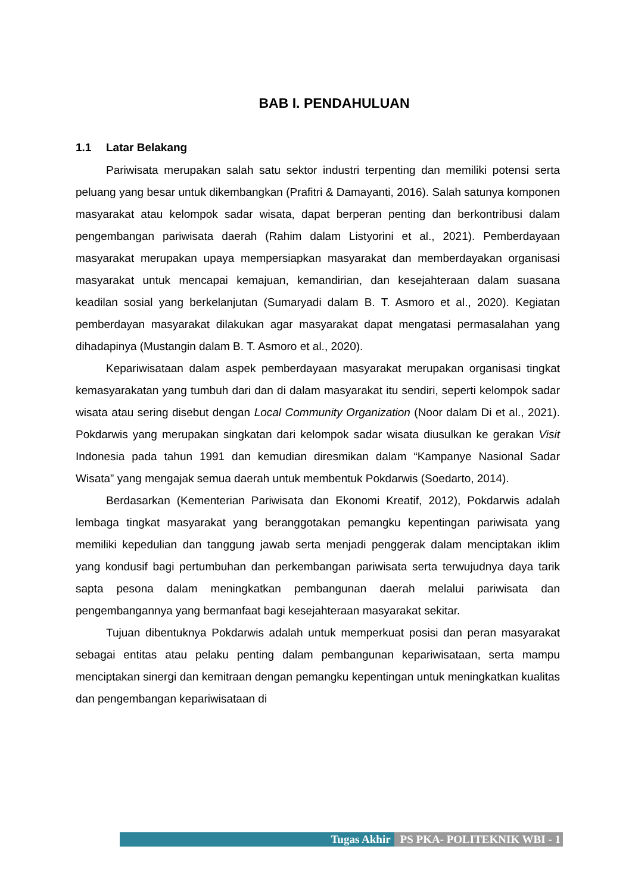BAB I. PENDAHULUAN
1.1 Latar Belakang
Pariwisata merupakan salah satu sektor industri terpenting dan memiliki potensi serta peluang yang besar untuk dikembangkan (Prafitri & Damayanti, 2016). Salah satunya komponen masyarakat atau kelompok sadar wisata, dapat berperan penting dan berkontribusi dalam pengembangan pariwisata daerah (Rahim dalam Listyorini et al., 2021). Pemberdayaan masyarakat merupakan upaya mempersiapkan masyarakat dan memberdayakan organisasi masyarakat untuk mencapai kemajuan, kemandirian, dan kesejahteraan dalam suasana keadilan sosial yang berkelanjutan (Sumaryadi dalam B. T. Asmoro et al., 2020). Kegiatan pemberdayan masyarakat dilakukan agar masyarakat dapat mengatasi permasalahan yang dihadapinya (Mustangin dalam B. T. Asmoro et al., 2020).
Kepariwisataan dalam aspek pemberdayaan masyarakat merupakan organisasi tingkat kemasyarakatan yang tumbuh dari dan di dalam masyarakat itu sendiri, seperti kelompok sadar wisata atau sering disebut dengan Local Community Organization (Noor dalam Di et al., 2021). Pokdarwis yang merupakan singkatan dari kelompok sadar wisata diusulkan ke gerakan Visit Indonesia pada tahun 1991 dan kemudian diresmikan dalam “Kampanye Nasional Sadar Wisata” yang mengajak semua daerah untuk membentuk Pokdarwis (Soedarto, 2014).
Berdasarkan (Kementerian Pariwisata dan Ekonomi Kreatif, 2012), Pokdarwis adalah lembaga tingkat masyarakat yang beranggotakan pemangku kepentingan pariwisata yang memiliki kepedulian dan tanggung jawab serta menjadi penggerak dalam menciptakan iklim yang kondusif bagi pertumbuhan dan perkembangan pariwisata serta terwujudnya daya tarik sapta pesona dalam meningkatkan pembangunan daerah melalui pariwisata dan pengembangannya yang bermanfaat bagi kesejahteraan masyarakat sekitar.
Tujuan dibentuknya Pokdarwis adalah untuk memperkuat posisi dan peran masyarakat sebagai entitas atau pelaku penting dalam pembangunan kepariwisataan, serta mampu menciptakan sinergi dan kemitraan dengan pemangku kepentingan untuk meningkatkan kualitas dan pengembangan kepariwisataan di
Tugas Akhir PS PKA- POLITEKNIK WBI - 1